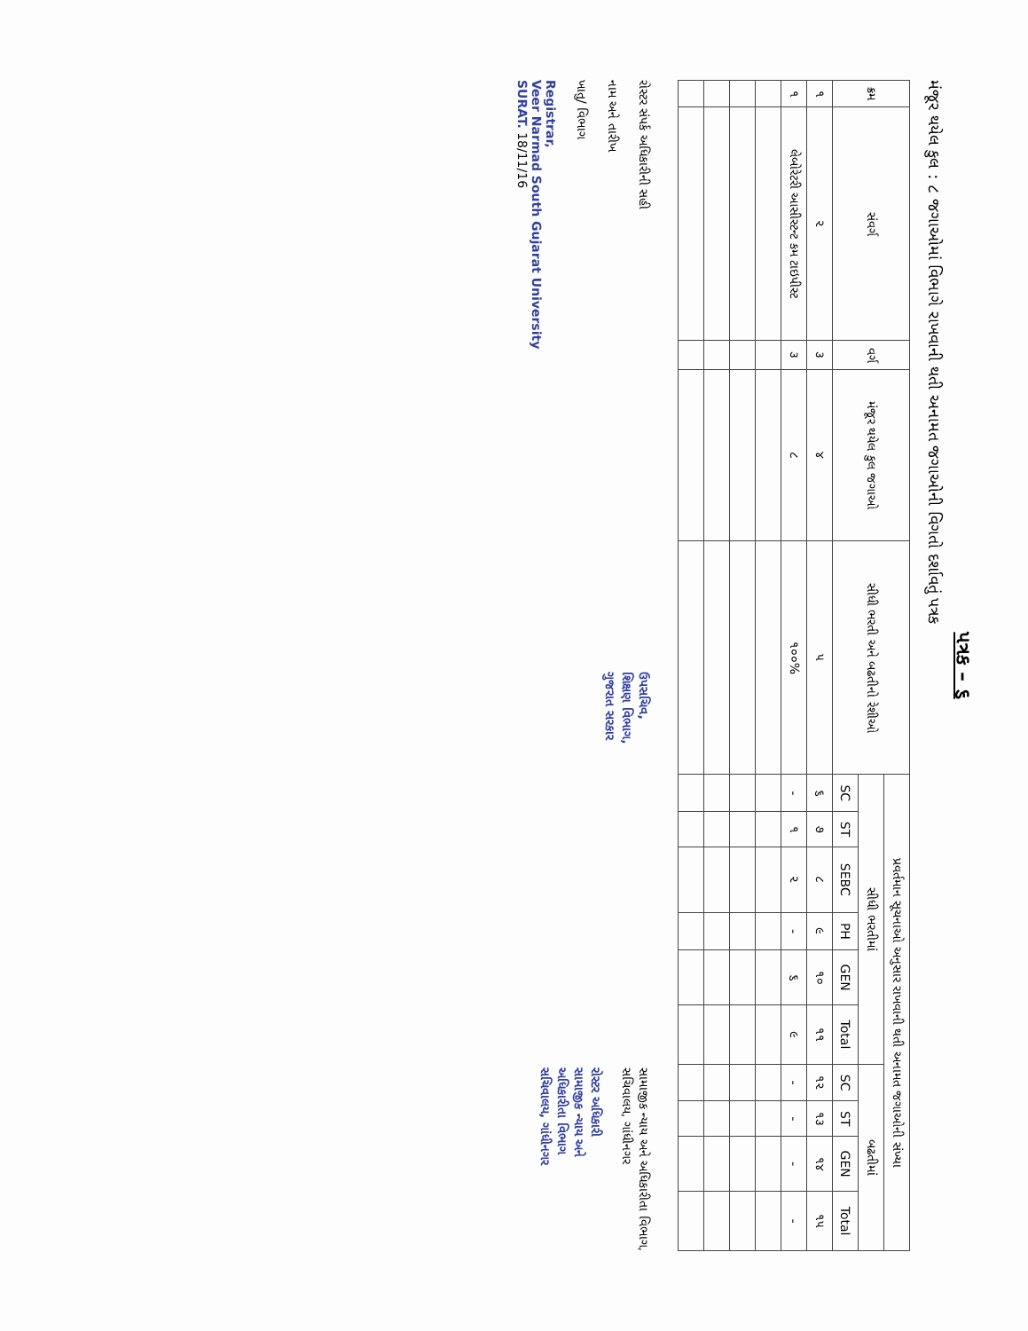પત્રક – ૬
મંજૂર થયેલ કુલ : ૮ જગાઓમાં વિભાગે રાખવાની થતી અનામત જગાઓની વિગતો દર્શાવતું પત્રક
| ક્રમ | સંવર્ગ | વર્ગ | મંજૂર થયેલ કુલ જગાઓ | સીધી ભરતી અને બઢતીનો રેશીઓ | પ્રવર્તમાન સૂચનાઓ અનુસાર રાખવાની થતી અનામત જગાઓની સંખ્યા | | | | | | | | | |
| --- | --- | --- | --- | --- | --- | --- | --- | --- | --- | --- | --- | --- | --- | --- |
| | | | | | સીધી ભરતીમાં | | | | | | બઢતીમાં | | | |
| | | | | | SC | ST | SEBC | PH | GEN | Total | SC | ST | GEN | Total |
| ૧ | ૨ | ૩ | ૪ | ૫ | ૬ | ૭ | ૮ | ૯ | ૧૦ | ૧૧ | ૧૨ | ૧૩ | ૧૪ | ૧૫ |
| ૧ | લેબોરેટરી આસીસ્ટન્ટ કમ ટાઇપીસ્ટ | ૩ | ૮ | ૧૦૦% | - | ૧ | ૨ | - | ૬ | ૯ | - | - | - | - |
રોસ્ટર સંપર્ક અધિકારીની સહી
નામ અને તારીખ
ખાતુ/ વિભાગ
Registrar,
Veer Narmad South Gujarat University
SURAT. 18/11/16
ઉપસચિવ,
શિક્ષણ વિભાગ,
ગુજરાત સરકાર
સામાજીક ન્યાય અને અધિકારીતા વિભાગ,
સચિવાલય, ગાંધીનગર
રોસ્ટર અધિકારી
સામાજીક ન્યાય અને
અધિકારીતા વિભાગ
સચિવાલય, ગાંધીનગર